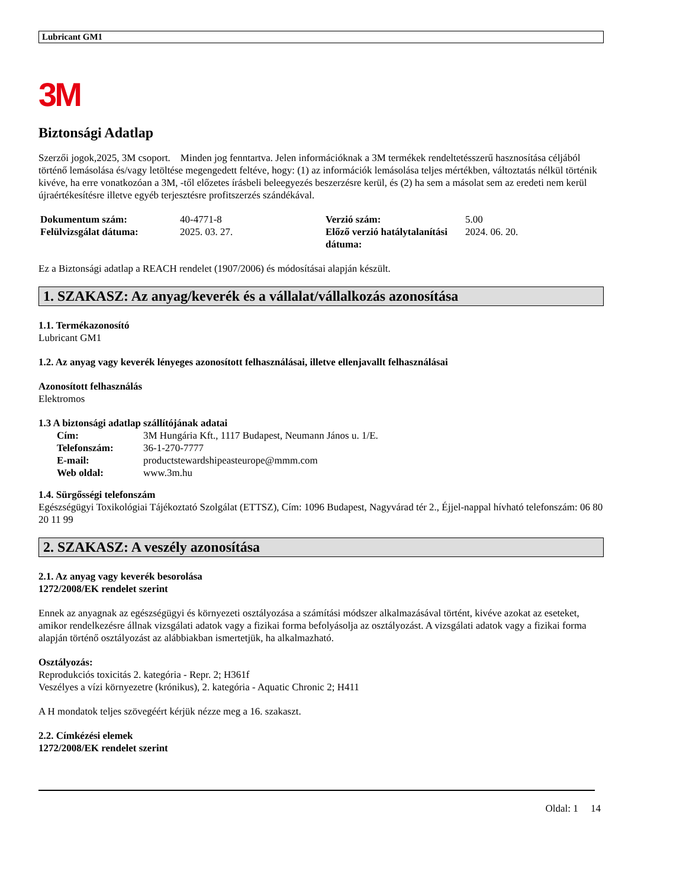Lubricant GM1
3M
Biztonsági Adatlap
Szerzői jogok,2025, 3M csoport. Minden jog fenntartva. Jelen információknak a 3M termékek rendeltetésszerű hasznosítása céljából történő lemásolása és/vagy letöltése megengedett feltéve, hogy: (1) az információk lemásolása teljes mértékben, változtatás nélkül történik kivéve, ha erre vonatkozóan a 3M, -től előzetes írásbeli beleegyezés beszerzésre kerül, és (2) ha sem a másolat sem az eredeti nem kerül újraértékesítésre illetve egyéb terjesztésre profitszerzés szándékával.
| Dokumentum szám: | 40-4771-8 | Verzió szám: | 5.00 |
| Felülvizsgálat dátuma: | 2025. 03. 27. | Előző verzió hatálytalanítási dátuma: | 2024. 06. 20. |
Ez a Biztonsági adatlap a REACH rendelet (1907/2006) és módosításai alapján készült.
1. SZAKASZ: Az anyag/keverék és a vállalat/vállalkozás azonosítása
1.1. Termékazonosító
Lubricant GM1
1.2. Az anyag vagy keverék lényeges azonosított felhasználásai, illetve ellenjavallt felhasználásai
Azonosított felhasználás
Elektromos
1.3 A biztonsági adatlap szállítójának adatai
| Cím: | 3M Hungária Kft., 1117 Budapest, Neumann János u. 1/E. |
| Telefonszám: | 36-1-270-7777 |
| E-mail: | productstewardshipeasteurope@mmm.com |
| Web oldal: | www.3m.hu |
1.4. Sürgősségi telefonszám
Egészségügyi Toxikológiai Tájékoztató Szolgálat (ETTSZ), Cím: 1096 Budapest, Nagyvárad tér 2., Éjjel-nappal hívható telefonszám: 06 80 20 11 99
2. SZAKASZ: A veszély azonosítása
2.1. Az anyag vagy keverék besorolása
1272/2008/EK rendelet szerint
Ennek az anyagnak az egészségügyi és környezeti osztályozása a számítási módszer alkalmazásával történt, kivéve azokat az eseteket, amikor rendelkezésre állnak vizsgálati adatok vagy a fizikai forma befolyásolja az osztályozást. A vizsgálati adatok vagy a fizikai forma alapján történő osztályozást az alábbiakban ismertetjük, ha alkalmazható.
Osztályozás:
Reprodukciós toxicitás 2. kategória - Repr. 2; H361f
Veszélyes a vízi környezetre (krónikus), 2. kategória - Aquatic Chronic 2; H411
A H mondatok teljes szövegéért kérjük nézze meg a 16. szakaszt.
2.2. Címkézési elemek
1272/2008/EK rendelet szerint
Oldal: 1 14